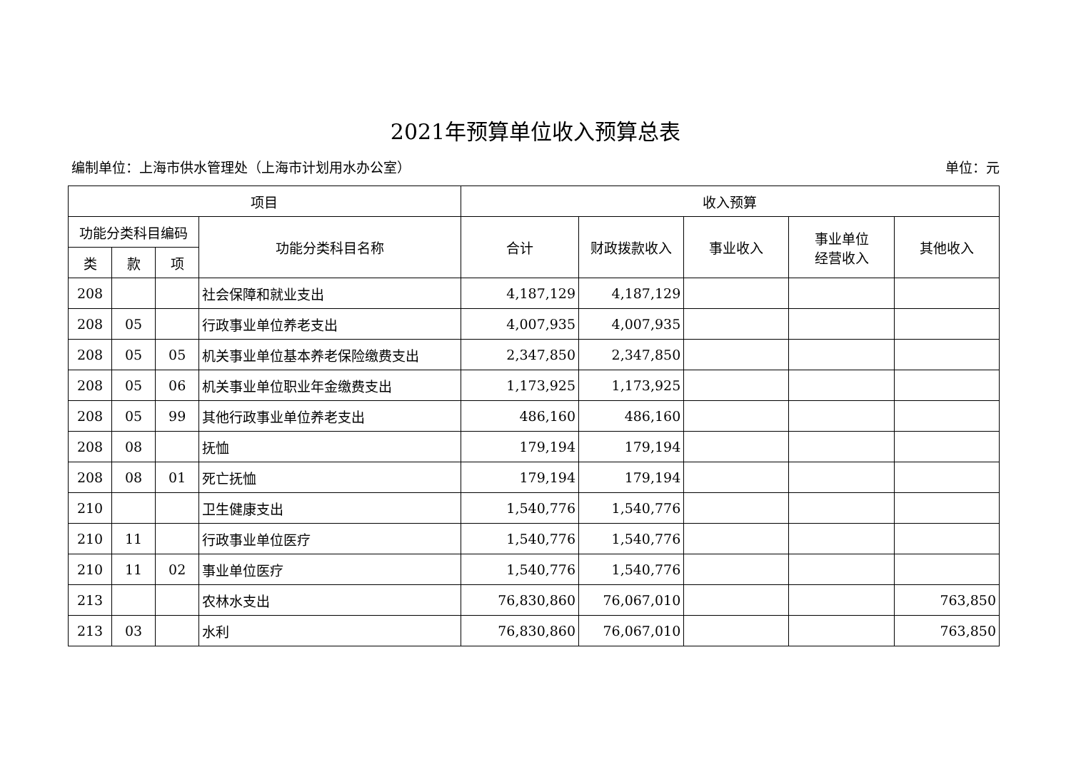2021年预算单位收入预算总表
编制单位：上海市供水管理处（上海市计划用水办公室） 单位：元
| 项目 | | | | 收入预算 | | | | |
| --- | --- | --- | --- | --- | --- | --- | --- | --- |
| 功能分类科目编码 | | | 功能分类科目名称 | 合计 | 财政拨款收入 | 事业收入 | 事业单位 经营收入 | 其他收入 |
| 类 | 款 | 项 | | | | | | |
| 208 | | | 社会保障和就业支出 | 4,187,129 | 4,187,129 | | | |
| 208 | 05 | | 行政事业单位养老支出 | 4,007,935 | 4,007,935 | | | |
| 208 | 05 | 05 | 机关事业单位基本养老保险缴费支出 | 2,347,850 | 2,347,850 | | | |
| 208 | 05 | 06 | 机关事业单位职业年金缴费支出 | 1,173,925 | 1,173,925 | | | |
| 208 | 05 | 99 | 其他行政事业单位养老支出 | 486,160 | 486,160 | | | |
| 208 | 08 | | 抚恤 | 179,194 | 179,194 | | | |
| 208 | 08 | 01 | 死亡抚恤 | 179,194 | 179,194 | | | |
| 210 | | | 卫生健康支出 | 1,540,776 | 1,540,776 | | | |
| 210 | 11 | | 行政事业单位医疗 | 1,540,776 | 1,540,776 | | | |
| 210 | 11 | 02 | 事业单位医疗 | 1,540,776 | 1,540,776 | | | |
| 213 | | | 农林水支出 | 76,830,860 | 76,067,010 | | | 763,850 |
| 213 | 03 | | 水利 | 76,830,860 | 76,067,010 | | | 763,850 |